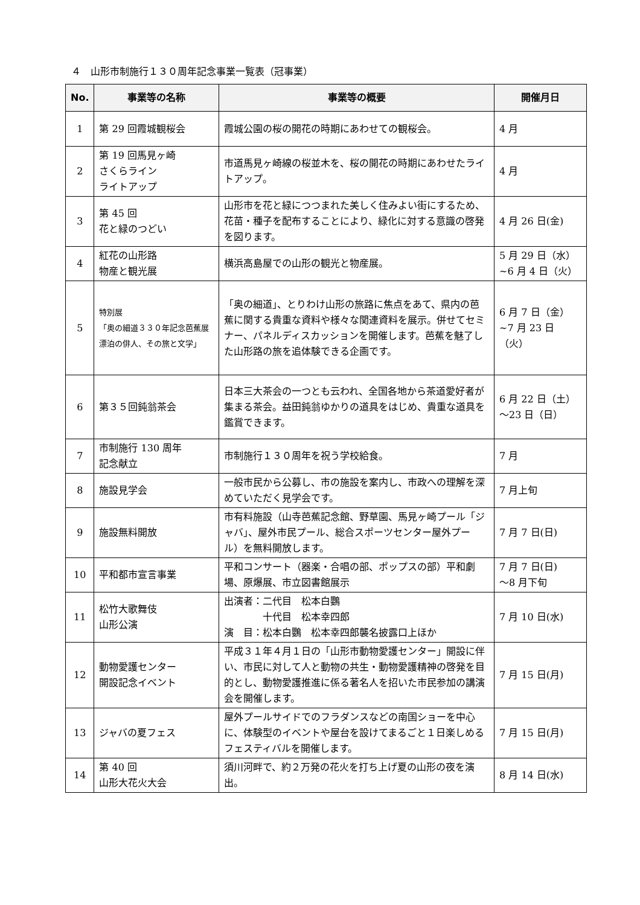４　山形市制施行１３０周年記念事業一覧表（冠事業）
| No. | 事業等の名称 | 事業等の概要 | 開催月日 |
| --- | --- | --- | --- |
| 1 | 第 29 回霞城観桜会 | 霞城公園の桜の開花の時期にあわせての観桜会。 | 4 月 |
| 2 | 第 19 回馬見ヶ崎 さくらライン ライトアップ | 市道馬見ヶ崎線の桜並木を、桜の開花の時期にあわせたライトアップ。 | 4 月 |
| 3 | 第 45 回 花と緑のつどい | 山形市を花と緑につつまれた美しく住みよい街にするため、花苗・種子を配布することにより、緑化に対する意識の啓発を図ります。 | 4 月 26 日(金) |
| 4 | 紅花の山形路 物産と観光展 | 横浜高島屋での山形の観光と物産展。 | 5 月 29 日（水） ~6 月 4 日（火） |
| 5 | 特別展 「奥の細道３３０年記念芭蕉展 漂泊の俳人、その旅と文学」 | 「奥の細道」、とりわけ山形の旅路に焦点をあて、県内の芭蕉に関する貴重な資料や様々な関連資料を展示。併せてセミナー、パネルディスカッションを開催します。芭蕉を魅了した山形路の旅を追体験できる企画です。 | 6 月 7 日（金） ~7 月 23 日（火） |
| 6 | 第３５回鈍翁茶会 | 日本三大茶会の一つとも云われ、全国各地から茶道愛好者が集まる茶会。益田鈍翁ゆかりの道具をはじめ、貴重な道具を鑑賞できます。 | 6 月 22 日（土） ～23 日（日） |
| 7 | 市制施行 130 周年 記念献立 | 市制施行１３０周年を祝う学校給食。 | 7 月 |
| 8 | 施設見学会 | 一般市民から公募し、市の施設を案内し、市政への理解を深めていただく見学会です。 | 7 月上旬 |
| 9 | 施設無料開放 | 市有料施設（山寺芭蕉記念館、野草園、馬見ヶ崎プール「ジャバ」、屋外市民プール、総合スポーツセンター屋外プール）を無料開放します。 | 7 月 7 日(日) |
| 10 | 平和都市宣言事業 | 平和コンサート（器楽・合唱の部、ポップスの部）平和劇場、原爆展、市立図書館展示 | 7 月 7 日(日) ～8 月下旬 |
| 11 | 松竹大歌舞伎 山形公演 | 出演者：二代目 松本白鸚 十代目 松本幸四郎 演 目：松本白鸚 松本幸四郎襲名披露口上ほか | 7 月 10 日(水) |
| 12 | 動物愛護センター 開設記念イベント | 平成３１年４月１日の「山形市動物愛護センター」開設に伴い、市民に対して人と動物の共生・動物愛護精神の啓発を目的とし、動物愛護推進に係る著名人を招いた市民参加の講演会を開催します。 | 7 月 15 日(月) |
| 13 | ジャバの夏フェス | 屋外プールサイドでのフラダンスなどの南国ショーを中心に、体験型のイベントや屋台を設けてまるごと１日楽しめるフェスティバルを開催します。 | 7 月 15 日(月) |
| 14 | 第 40 回 山形大花火大会 | 須川河畔で、約２万発の花火を打ち上げ夏の山形の夜を演出。 | 8 月 14 日(水) |